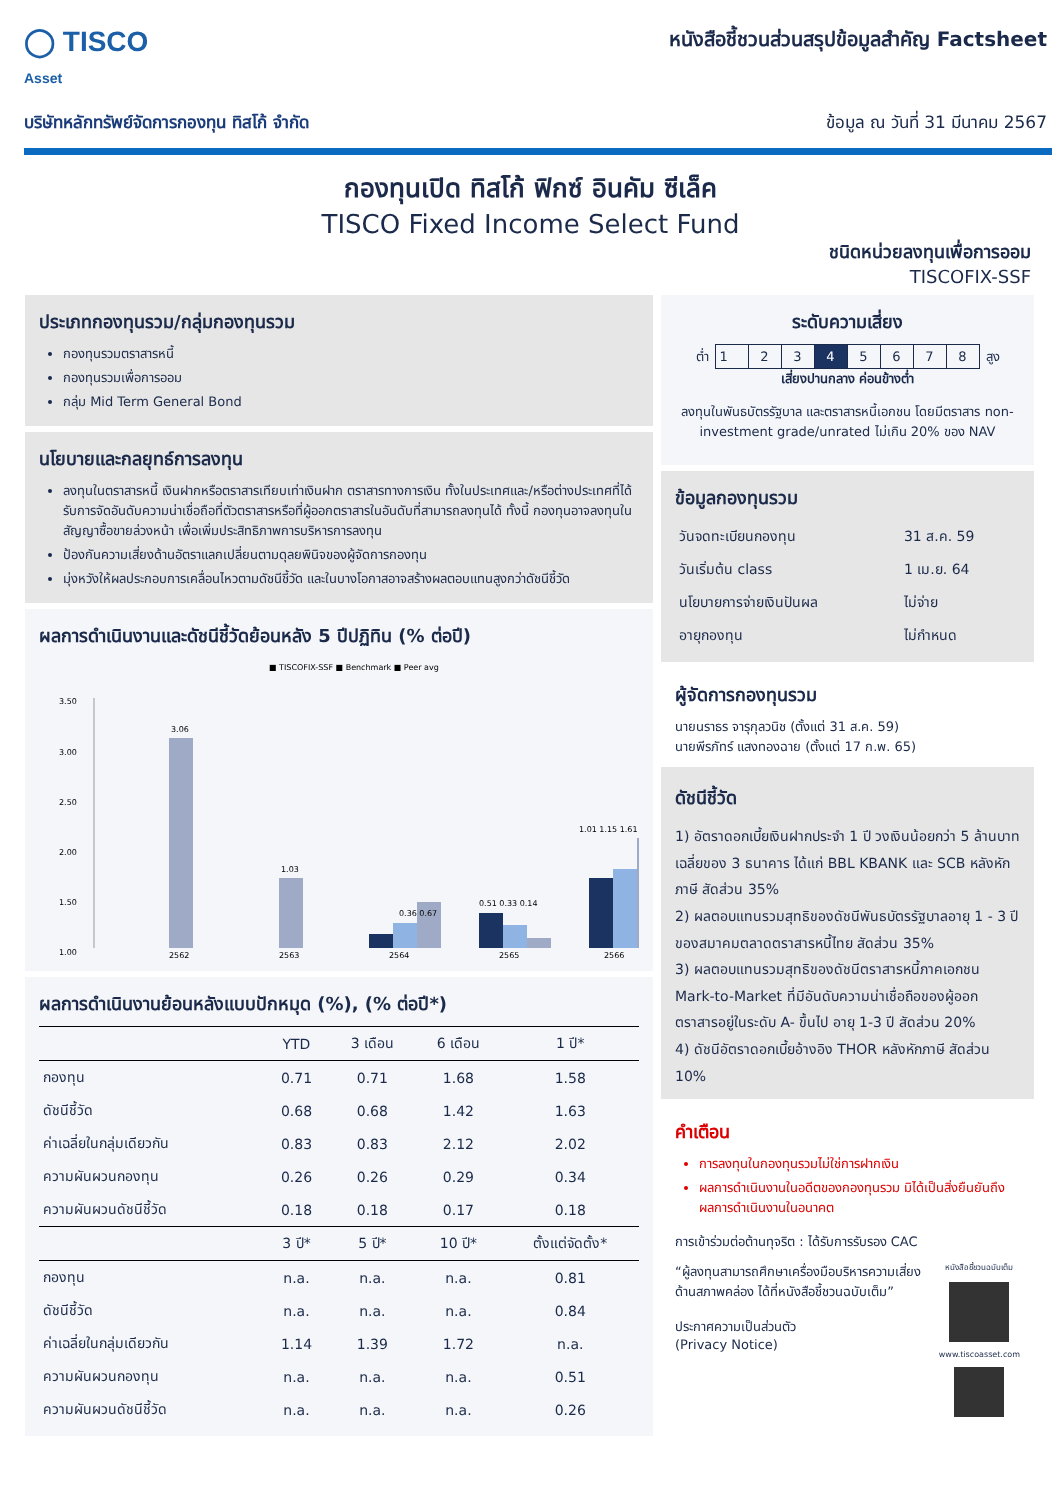◯ TISCO
Asset
หนังสือชี้ชวนส่วนสรุปข้อมูลสำคัญ Factsheet
บริษัทหลักทรัพย์จัดการกองทุน ทิสโก้ จำกัด ข้อมูล ณ วันที่ 31 มีนาคม 2567
กองทุนเปิด ทิสโก้ ฟิกซ์ อินคัม ซีเล็ค
TISCO Fixed Income Select Fund
ชนิดหน่วยลงทุนเพื่อการออม
TISCOFIX-SSF
ประเภทกองทุนรวม/กลุ่มกองทุนรวม
กองทุนรวมตราสารหนี้
กองทุนรวมเพื่อการออม
กลุ่ม Mid Term General Bond
นโยบายและกลยุทธ์การลงทุน
ลงทุนในตราสารหนี้ เงินฝากหรือตราสารเทียบเท่าเงินฝาก ตราสารทางการเงิน ทั้งในประเทศและ/หรือต่างประเทศที่ได้รับการจัดอันดับความน่าเชื่อถือที่ตัวตราสารหรือที่ผู้ออกตราสารในอันดับที่สามารถลงทุนได้ ทั้งนี้ กองทุนอาจลงทุนในสัญญาซื้อขายล่วงหน้า เพื่อเพิ่มประสิทธิภาพการบริหารการลงทุน
ป้องกันความเสี่ยงด้านอัตราแลกเปลี่ยนตามดุลยพินิจของผู้จัดการกองทุน
มุ่งหวังให้ผลประกอบการเคลื่อนไหวตามดัชนีชี้วัด และในบางโอกาสอาจสร้างผลตอบแทนสูงกว่าดัชนีชี้วัด
ผลการดำเนินงานและดัชนีชี้วัดย้อนหลัง 5 ปีปฏิทิน (% ต่อปี)
■ TISCOFIX-SSF ■ Benchmark ■ Peer avg
3.50
3.00
2.50
2.00
1.50
1.00
3.06
1.03
0.36 0.67
0.51 0.33 0.14
1.01 1.15 1.61
2562
2563
2564
2565
2566
ผลการดำเนินงานย้อนหลังแบบปักหมุด (%), (% ต่อปี*)
| | YTD | 3 เดือน | 6 เดือน | 1 ปี* |
| --- | --- | --- | --- | --- |
| กองทุน | 0.71 | 0.71 | 1.68 | 1.58 |
| ดัชนีชี้วัด | 0.68 | 0.68 | 1.42 | 1.63 |
| ค่าเฉลี่ยในกลุ่มเดียวกัน | 0.83 | 0.83 | 2.12 | 2.02 |
| ความผันผวนกองทุน | 0.26 | 0.26 | 0.29 | 0.34 |
| ความผันผวนดัชนีชี้วัด | 0.18 | 0.18 | 0.17 | 0.18 |
| | 3 ปี* | 5 ปี* | 10 ปี* | ตั้งแต่จัดตั้ง* |
| กองทุน | n.a. | n.a. | n.a. | 0.81 |
| ดัชนีชี้วัด | n.a. | n.a. | n.a. | 0.84 |
| ค่าเฉลี่ยในกลุ่มเดียวกัน | 1.14 | 1.39 | 1.72 | n.a. |
| ความผันผวนกองทุน | n.a. | n.a. | n.a. | 0.51 |
| ความผันผวนดัชนีชี้วัด | n.a. | n.a. | n.a. | 0.26 |
ระดับความเสี่ยง
ต่ำ
| 1 | 2 | 3 | 4 | 5 | 6 | 7 | 8 |
สูง
เสี่ยงปานกลาง ค่อนข้างต่ำ
ลงทุนในพันธบัตรรัฐบาล และตราสารหนี้เอกชน โดยมีตราสาร non-investment grade/unrated ไม่เกิน 20% ของ NAV
ข้อมูลกองทุนรวม
| วันจดทะเบียนกองทุน | 31 ส.ค. 59 |
| วันเริ่มต้น class | 1 เม.ย. 64 |
| นโยบายการจ่ายเงินปันผล | ไม่จ่าย |
| อายุกองทุน | ไม่กำหนด |
ผู้จัดการกองทุนรวม
นายนราธร จารุกุลวนิช (ตั้งแต่ 31 ส.ค. 59)
นายพีรภัทร์ แสงทองฉาย (ตั้งแต่ 17 ก.พ. 65)
ดัชนีชี้วัด
1) อัตราดอกเบี้ยเงินฝากประจำ 1 ปี วงเงินน้อยกว่า 5 ล้านบาท เฉลี่ยของ 3 ธนาคาร ได้แก่ BBL KBANK และ SCB หลังหักภาษี สัดส่วน 35%
2) ผลตอบแทนรวมสุทธิของดัชนีพันธบัตรรัฐบาลอายุ 1 - 3 ปี ของสมาคมตลาดตราสารหนี้ไทย สัดส่วน 35%
3) ผลตอบแทนรวมสุทธิของดัชนีตราสารหนี้ภาคเอกชน Mark-to-Market ที่มีอันดับความน่าเชื่อถือของผู้ออกตราสารอยู่ในระดับ A- ขึ้นไป อายุ 1-3 ปี สัดส่วน 20%
4) ดัชนีอัตราดอกเบี้ยอ้างอิง THOR หลังหักภาษี สัดส่วน 10%
คำเตือน
การลงทุนในกองทุนรวมไม่ใช่การฝากเงิน
ผลการดำเนินงานในอดีตของกองทุนรวม มิได้เป็นสิ่งยืนยันถึงผลการดำเนินงานในอนาคต
การเข้าร่วมต่อต้านทุจริต : ได้รับการรับรอง CAC
“ผู้ลงทุนสามารถศึกษาเครื่องมือบริหารความเสี่ยงด้านสภาพคล่อง ได้ที่หนังสือชี้ชวนฉบับเต็ม”
ประกาศความเป็นส่วนตัว
(Privacy Notice)
หนังสือชี้ชวนฉบับเต็ม
www.tiscoasset.com